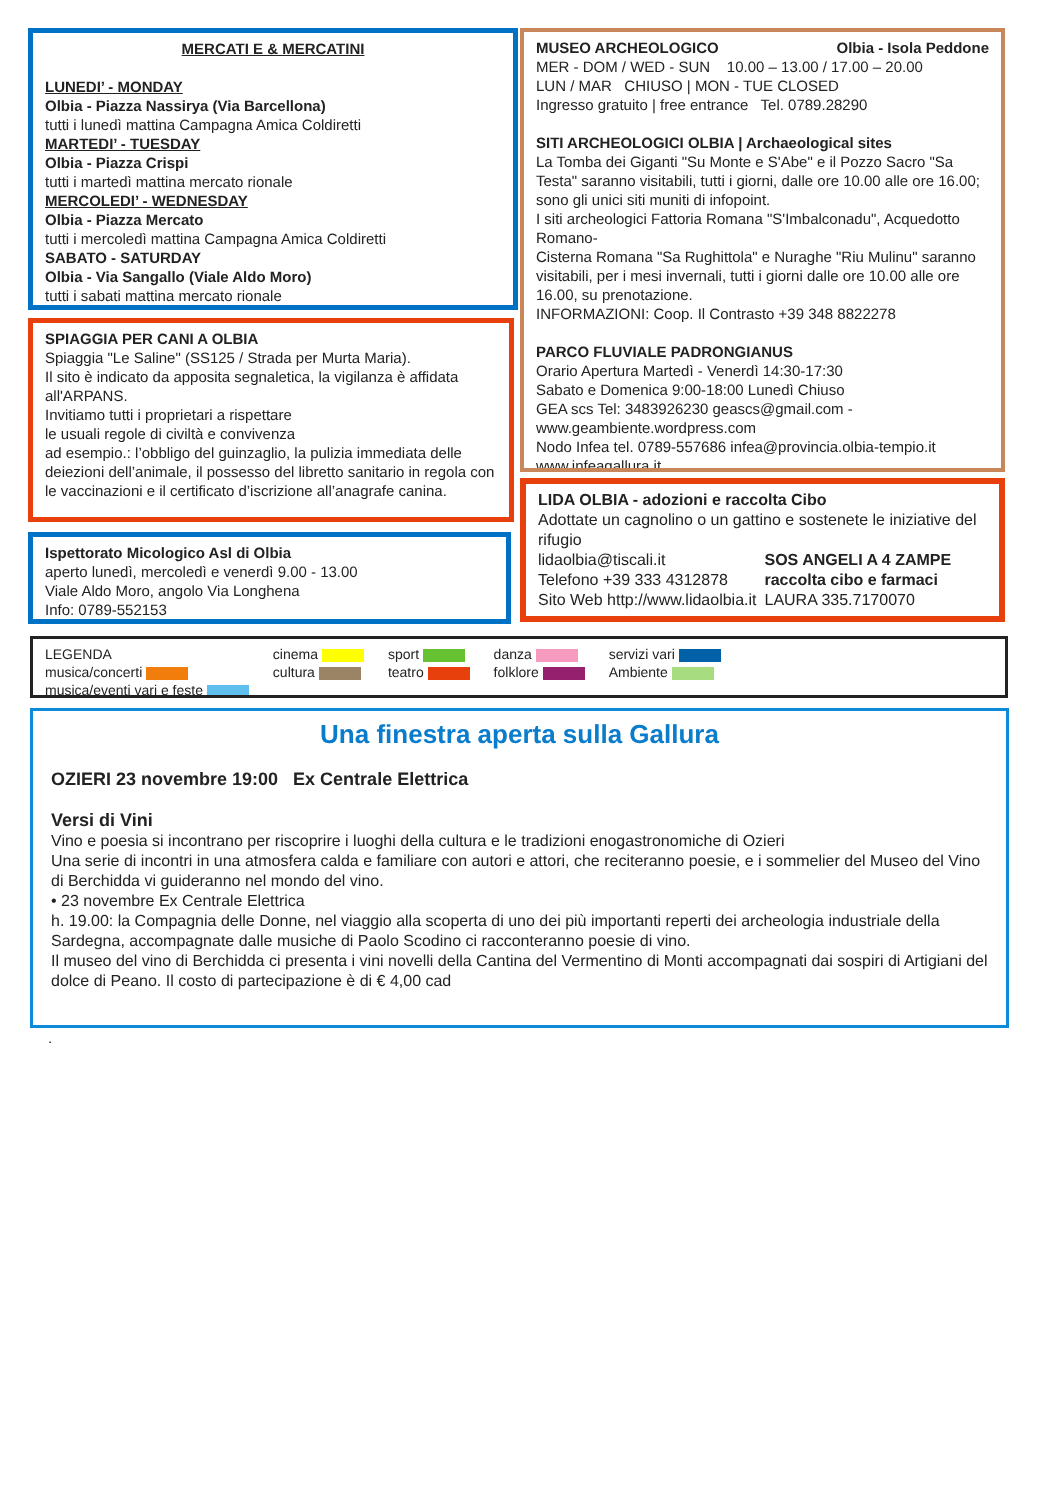MERCATI E & MERCATINI
LUNEDI’ - MONDAY
Olbia - Piazza Nassirya (Via Barcellona)
tutti i lunedì mattina Campagna Amica Coldiretti
MARTEDI’ - TUESDAY
Olbia - Piazza Crispi
tutti i martedì mattina mercato rionale
MERCOLEDI’ - WEDNESDAY
Olbia - Piazza Mercato
tutti i mercoledì mattina Campagna Amica Coldiretti
SABATO - SATURDAY
Olbia - Via Sangallo (Viale Aldo Moro)
tutti i sabati mattina mercato rionale
MUSEO ARCHEOLOGICO Olbia - Isola Peddone
MER - DOM / WED - SUN 10.00 – 13.00 / 17.00 – 20.00
LUN / MAR CHIUSO | MON - TUE CLOSED
Ingresso gratuito | free entrance Tel. 0789.28290
SITI ARCHEOLOGICI OLBIA | Archaeological sites
La Tomba dei Giganti "Su Monte e S'Abe" e il Pozzo Sacro "Sa Testa" saranno visitabili, tutti i giorni, dalle ore 10.00 alle ore 16.00; sono gli unici siti muniti di infopoint.
I siti archeologici Fattoria Romana "S'Imbalconadu", Acquedotto Romano-
Cisterna Romana "Sa Rughittola" e Nuraghe "Riu Mulinu" saranno visitabili, per i mesi invernali, tutti i giorni dalle ore 10.00 alle ore 16.00, su prenotazione.
INFORMAZIONI: Coop. Il Contrasto +39 348 8822278
PARCO FLUVIALE PADRONGIANUS
Orario Apertura Martedì - Venerdì 14:30-17:30
Sabato e Domenica 9:00-18:00 Lunedì Chiuso
GEA scs Tel: 3483926230 geascs@gmail.com - www.geambiente.wordpress.com
Nodo Infea tel. 0789-557686 infea@provincia.olbia-tempio.it
www.infeagallura.it
SPIAGGIA PER CANI A OLBIA
Spiaggia "Le Saline" (SS125 / Strada per Murta Maria).
Il sito è indicato da apposita segnaletica, la vigilanza è affidata all'ARPANS.
Invitiamo tutti i proprietari a rispettare
le usuali regole di civiltà e convivenza
ad esempio.: l’obbligo del guinzaglio, la pulizia immediata delle deiezioni dell’animale, il possesso del libretto sanitario in regola con le vaccinazioni e il certificato d’iscrizione all’anagrafe canina.
Ispettorato Micologico Asl di Olbia
aperto lunedì, mercoledì e venerdì 9.00 - 13.00
Viale Aldo Moro, angolo Via Longhena
Info: 0789-552153
LIDA OLBIA - adozioni e raccolta Cibo
Adottate un cagnolino o un gattino e sostenete le iniziative del rifugio
lidaolbia@tiscali.it
Telefono +39 333 4312878
Sito Web http://www.lidaolbia.it
SOS ANGELI A 4 ZAMPE
raccolta cibo e farmaci
LAURA 335.7170070
LEGENDA
musica/concerti
musica/eventi vari e feste
cinema
cultura
sport
teatro
danza
folklore
servizi vari
Ambiente
Una finestra aperta sulla Gallura
OZIERI 23 novembre 19:00 Ex Centrale Elettrica
Versi di Vini
Vino e poesia si incontrano per riscoprire i luoghi della cultura e le tradizioni enogastronomiche di Ozieri
Una serie di incontri in una atmosfera calda e familiare con autori e attori, che reciteranno poesie, e i sommelier del Museo del Vino di Berchidda vi guideranno nel mondo del vino.
• 23 novembre Ex Centrale Elettrica
h. 19.00: la Compagnia delle Donne, nel viaggio alla scoperta di uno dei più importanti reperti dei archeologia industriale della Sardegna, accompagnate dalle musiche di Paolo Scodino ci racconteranno poesie di vino.
Il museo del vino di Berchidda ci presenta i vini novelli della Cantina del Vermentino di Monti accompagnati dai sospiri di Artigiani del dolce di Peano. Il costo di partecipazione è di € 4,00 cad
.